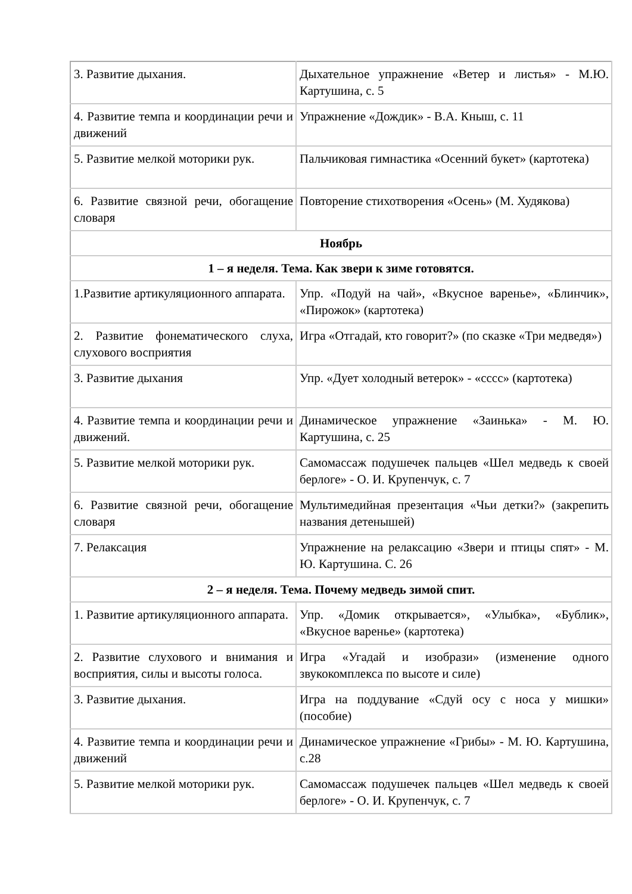| 3. Развитие дыхания. | Дыхательное упражнение «Ветер и листья» - М.Ю. Картушина, с. 5 |
| 4. Развитие темпа и координации речи и движений | Упражнение «Дождик» - В.А. Кныш, с. 11 |
| 5. Развитие мелкой моторики рук. | Пальчиковая гимнастика «Осенний букет» (картотека) |
| 6. Развитие связной речи, обогащение словаря | Повторение стихотворения «Осень» (М. Худякова) |
| Ноябрь | |
| 1 – я неделя. Тема. Как звери к зиме готовятся. | |
| 1.Развитие артикуляционного аппарата. | Упр. «Подуй на чай», «Вкусное варенье», «Блинчик», «Пирожок» (картотека) |
| 2. Развитие фонематического слуха, слухового восприятия | Игра «Отгадай, кто говорит?» (по сказке «Три медведя») |
| 3. Развитие дыхания | Упр. «Дует холодный ветерок» - «сссс» (картотека) |
| 4. Развитие темпа и координации речи и движений. | Динамическое упражнение «Заинька» - М. Ю. Картушина, с. 25 |
| 5. Развитие мелкой моторики рук. | Самомассаж подушечек пальцев «Шел медведь к своей берлоге» - О. И. Крупенчук, с. 7 |
| 6. Развитие связной речи, обогащение словаря | Мультимедийная презентация «Чьи детки?» (закрепить названия детенышей) |
| 7. Релаксация | Упражнение на релаксацию «Звери и птицы спят» - М. Ю. Картушина. С. 26 |
| 2 – я неделя. Тема. Почему медведь зимой спит. | |
| 1. Развитие артикуляционного аппарата. | Упр. «Домик открывается», «Улыбка», «Бублик», «Вкусное варенье» (картотека) |
| 2. Развитие слухового и внимания и восприятия, силы и высоты голоса. | Игра «Угадай и изобрази» (изменение одного звукокомплекса по высоте и силе) |
| 3. Развитие дыхания. | Игра на поддувание «Сдуй осу с носа у мишки» (пособие) |
| 4. Развитие темпа и координации речи и движений | Динамическое упражнение «Грибы» - М. Ю. Картушина, с.28 |
| 5. Развитие мелкой моторики рук. | Самомассаж подушечек пальцев «Шел медведь к своей берлоге» - О. И. Крупенчук, с. 7 |